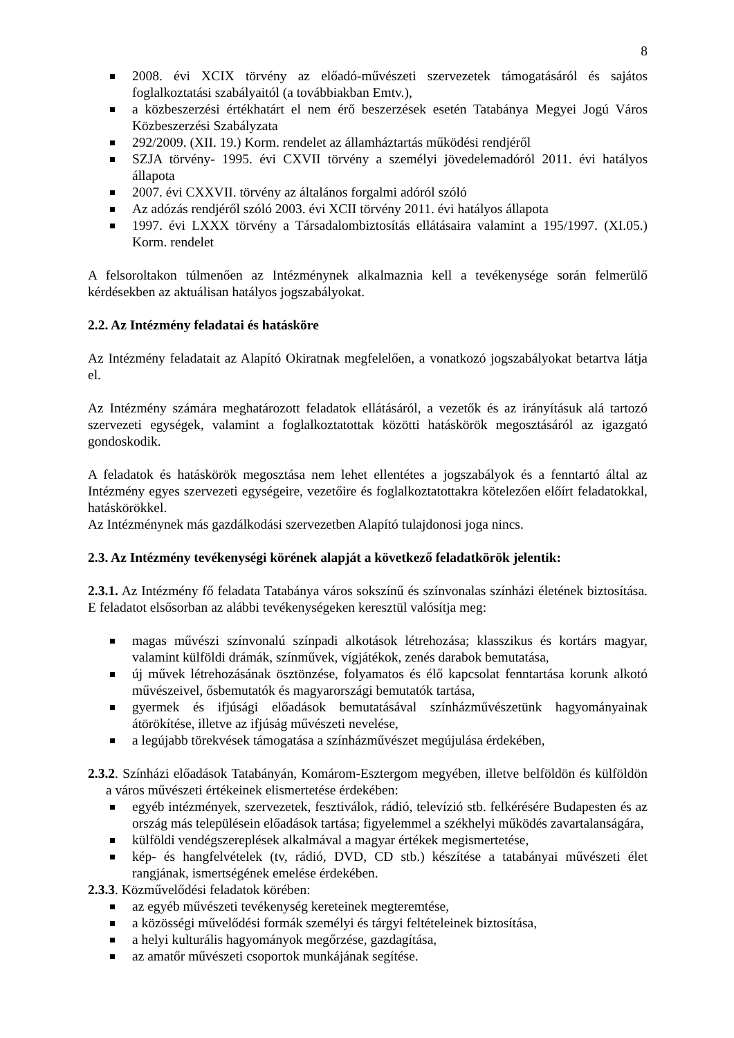8
2008. évi XCIX törvény az előadó-művészeti szervezetek támogatásáról és sajátos foglalkoztatási szabályaitól (a továbbiakban Emtv.),
a közbeszerzési értékhatárt el nem érő beszerzések esetén Tatabánya Megyei Jogú Város Közbeszerzési Szabályzata
292/2009. (XII. 19.) Korm. rendelet az államháztartás működési rendjéről
SZJA törvény- 1995. évi CXVII törvény a személyi jövedelemadóról 2011. évi hatályos állapota
2007. évi CXXVII. törvény az általános forgalmi adóról szóló
Az adózás rendjéről szóló 2003. évi XCII törvény 2011. évi hatályos állapota
1997. évi LXXX törvény a Társadalombiztosítás ellátásaira valamint a 195/1997. (XI.05.) Korm. rendelet
A felsoroltakon túlmenően az Intézménynek alkalmaznia kell a tevékenysége során felmerülő kérdésekben az aktuálisan hatályos jogszabályokat.
2.2. Az Intézmény feladatai és hatásköre
Az Intézmény feladatait az Alapító Okiratnak megfelelően, a vonatkozó jogszabályokat betartva látja el.
Az Intézmény számára meghatározott feladatok ellátásáról, a vezetők és az irányításuk alá tartozó szervezeti egységek, valamint a foglalkoztatottak közötti hatáskörök megosztásáról az igazgató gondoskodik.
A feladatok és hatáskörök megosztása nem lehet ellentétes a jogszabályok és a fenntartó által az Intézmény egyes szervezeti egységeire, vezetőire és foglalkoztatottakra kötelezően előírt feladatokkal, hatáskörökkel.
Az Intézménynek más gazdálkodási szervezetben Alapító tulajdonosi joga nincs.
2.3. Az Intézmény tevékenységi körének alapját a következő feladatkörök jelentik:
2.3.1. Az Intézmény fő feladata Tatabánya város sokszínű és színvonalas színházi életének biztosítása. E feladatot elsősorban az alábbi tevékenységeken keresztül valósítja meg:
magas művészi színvonalú színpadi alkotások létrehozása; klasszikus és kortárs magyar, valamint külföldi drámák, színművek, vígjátékok, zenés darabok bemutatása,
új művek létrehozásának ösztönzése, folyamatos és élő kapcsolat fenntartása korunk alkotó művészeivel, ősbemutatók és magyarországi bemutatók tartása,
gyermek és ifjúsági előadások bemutatásával színházművészetünk hagyományainak átörökítése, illetve az ifjúság művészeti nevelése,
a legújabb törekvések támogatása a színházművészet megújulása érdekében,
2.3.2. Színházi előadások Tatabányán, Komárom-Esztergom megyében, illetve belföldön és külföldön a város művészeti értékeinek elismertetése érdekében:
egyéb intézmények, szervezetek, fesztiválok, rádió, televízió stb. felkérésére Budapesten és az ország más településein előadások tartása; figyelemmel a székhelyi működés zavartalanságára,
külföldi vendégszereplések alkalmával a magyar értékek megismertetése,
kép- és hangfelvételek (tv, rádió, DVD, CD stb.) készítése a tatabányai művészeti élet rangjának, ismertségének emelése érdekében.
2.3.3. Közművelődési feladatok körében:
az egyéb művészeti tevékenység kereteinek megteremtése,
a közösségi művelődési formák személyi és tárgyi feltételeinek biztosítása,
a helyi kulturális hagyományok megőrzése, gazdagítása,
az amatőr művészeti csoportok munkájának segítése.